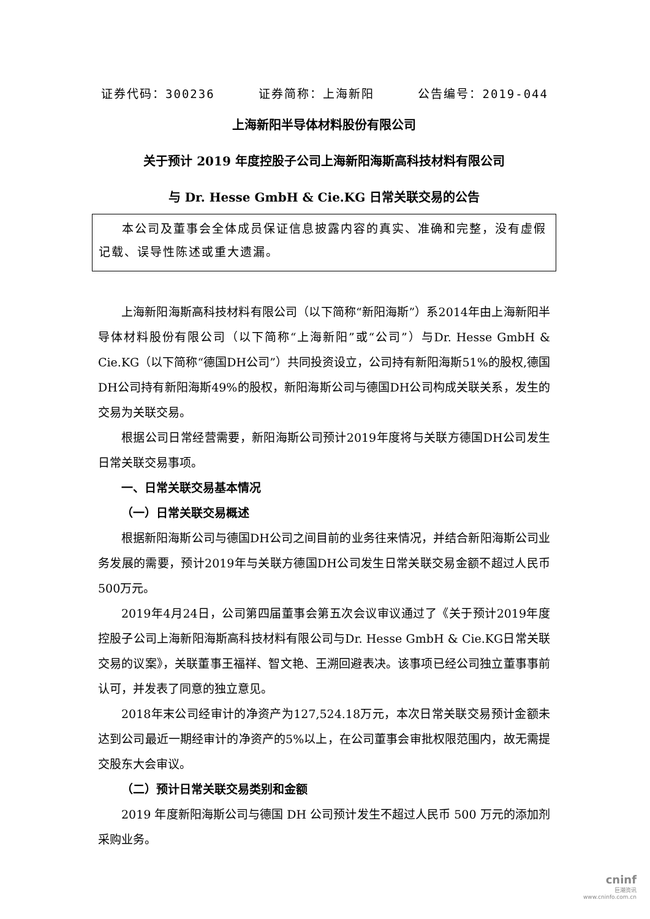证券代码：300236 证券简称：上海新阳 公告编号：2019-044
上海新阳半导体材料股份有限公司
关于预计 2019 年度控股子公司上海新阳海斯高科技材料有限公司
与 Dr. Hesse GmbH & Cie.KG 日常关联交易的公告
本公司及董事会全体成员保证信息披露内容的真实、准确和完整，没有虚假记载、误导性陈述或重大遗漏。
上海新阳海斯高科技材料有限公司（以下简称“新阳海斯”）系2014年由上海新阳半导体材料股份有限公司（以下简称“上海新阳”或“公司”）与Dr. Hesse GmbH & Cie.KG（以下简称“德国DH公司”）共同投资设立，公司持有新阳海斯51%的股权,德国DH公司持有新阳海斯49%的股权，新阳海斯公司与德国DH公司构成关联关系，发生的交易为关联交易。
根据公司日常经营需要，新阳海斯公司预计2019年度将与关联方德国DH公司发生日常关联交易事项。
一、日常关联交易基本情况
（一）日常关联交易概述
根据新阳海斯公司与德国DH公司之间目前的业务往来情况，并结合新阳海斯公司业务发展的需要，预计2019年与关联方德国DH公司发生日常关联交易金额不超过人民币500万元。
2019年4月24日，公司第四届董事会第五次会议审议通过了《关于预计2019年度控股子公司上海新阳海斯高科技材料有限公司与Dr. Hesse GmbH & Cie.KG日常关联交易的议案》，关联董事王福祥、智文艳、王溯回避表决。该事项已经公司独立董事事前认可，并发表了同意的独立意见。
2018年末公司经审计的净资产为127,524.18万元，本次日常关联交易预计金额未达到公司最近一期经审计的净资产的5%以上，在公司董事会审批权限范围内，故无需提交股东大会审议。
（二）预计日常关联交易类别和金额
2019 年度新阳海斯公司与德国 DH 公司预计发生不超过人民币 500 万元的添加剂采购业务。
cninf
巨潮资讯
www.cninfo.com.cn